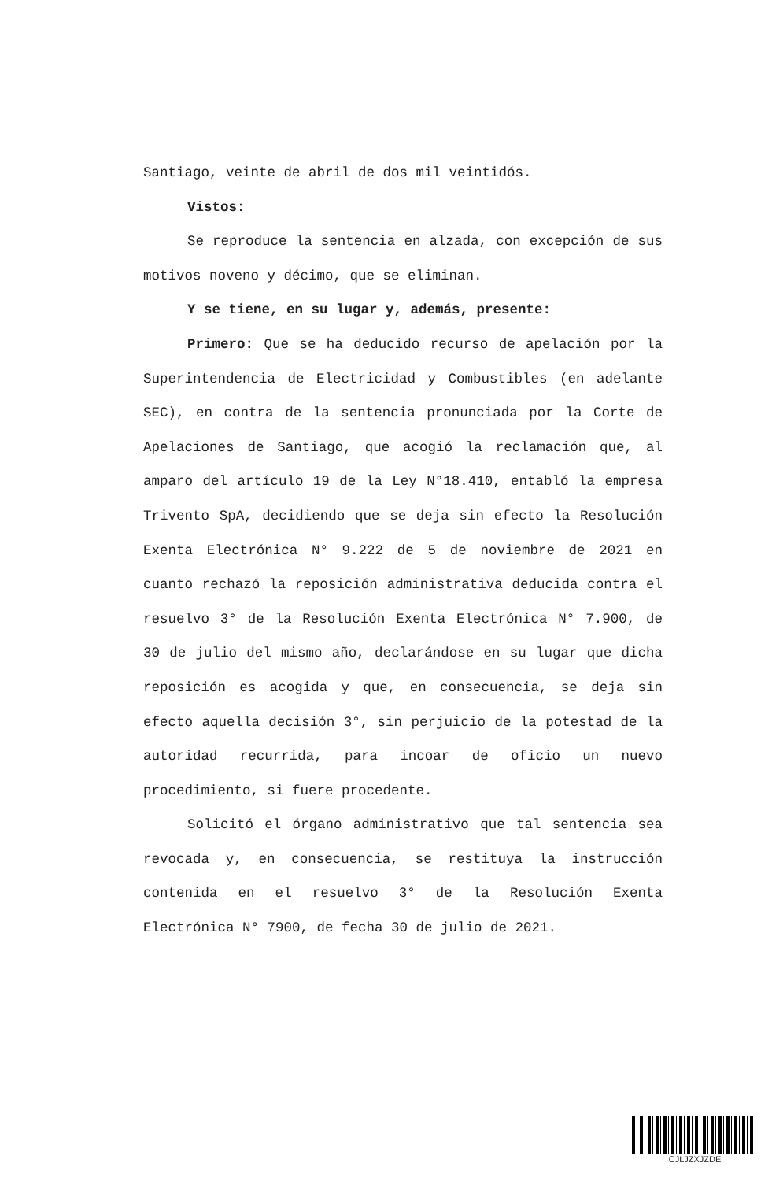Santiago, veinte de abril de dos mil veintidós.
Vistos:
Se reproduce la sentencia en alzada, con excepción de sus motivos noveno y décimo, que se eliminan.
Y se tiene, en su lugar y, además, presente:
Primero: Que se ha deducido recurso de apelación por la Superintendencia de Electricidad y Combustibles (en adelante SEC), en contra de la sentencia pronunciada por la Corte de Apelaciones de Santiago, que acogió la reclamación que, al amparo del artículo 19 de la Ley N°18.410, entabló la empresa Trivento SpA, decidiendo que se deja sin efecto la Resolución Exenta Electrónica N° 9.222 de 5 de noviembre de 2021 en cuanto rechazó la reposición administrativa deducida contra el resuelvo 3° de la Resolución Exenta Electrónica N° 7.900, de 30 de julio del mismo año, declarándose en su lugar que dicha reposición es acogida y que, en consecuencia, se deja sin efecto aquella decisión 3°, sin perjuicio de la potestad de la autoridad recurrida, para incoar de oficio un nuevo procedimiento, si fuere procedente.
Solicitó el órgano administrativo que tal sentencia sea revocada y, en consecuencia, se restituya la instrucción contenida en el resuelvo 3° de la Resolución Exenta Electrónica N° 7900, de fecha 30 de julio de 2021.
CJLJZXJZDE